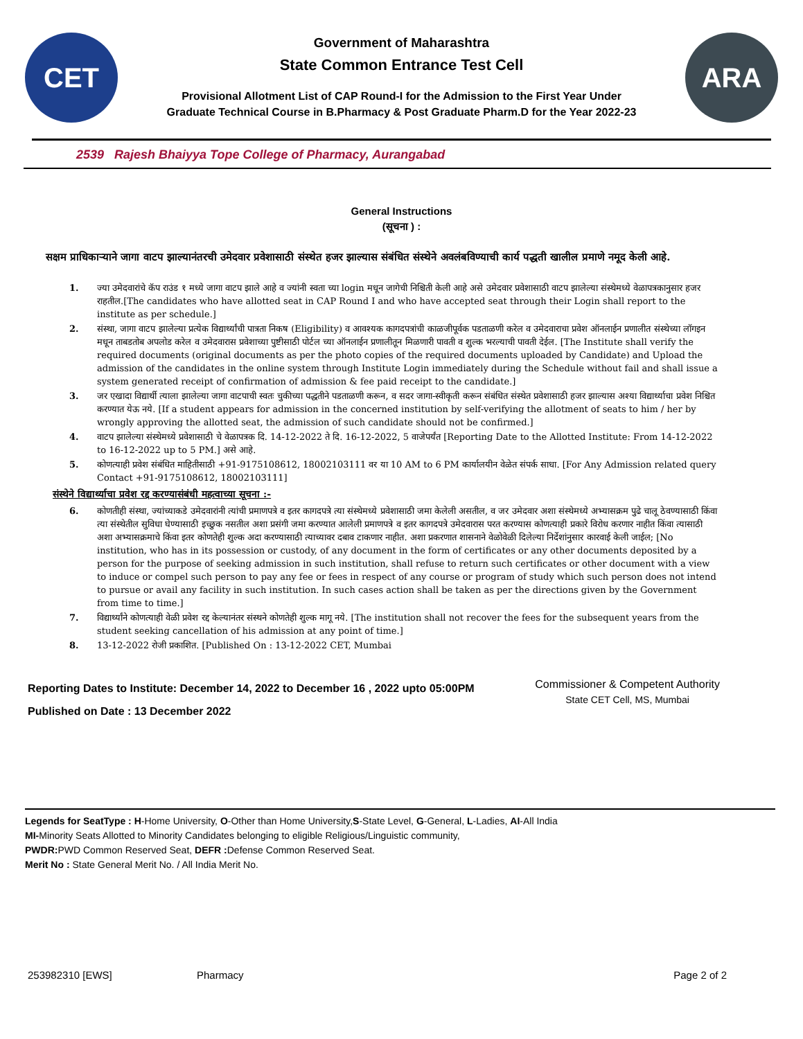CET
Government of Maharashtra
State Common Entrance Test Cell
Provisional Allotment List of CAP Round-I for the Admission to the First Year Under
Graduate Technical Course in B.Pharmacy & Post Graduate Pharm.D for the Year 2022-23
ARA
2539 Rajesh Bhaiyya Tope College of Pharmacy, Aurangabad
General Instructions
(सूचना ) :
सक्षम प्राधिकाऱ्याने जागा वाटप झाल्यानंतरची उमेदवार प्रवेशासाठी संस्थेत हजर झाल्यास संबंधित संस्थेने अवलंबविण्याची कार्य पद्धती खालील प्रमाणे नमूद केली आहे.
1. ज्या उमेदवारांचे कॅप राउंड १ मध्ये जागा वाटप झाले आहे व ज्यांनी स्वता च्या login मधून जागेची निश्चिती केली आहे असे उमेदवार प्रवेशासाठी वाटप झालेल्या संस्थेमध्ये वेळापत्रकानुसार हजर राहतील.[The candidates who have allotted seat in CAP Round I and who have accepted seat through their Login shall report to the institute as per schedule.]
2. संस्था, जागा वाटप झालेल्या प्रत्येक विद्यार्थ्यांची पात्रता निकष (Eligibility) व आवश्यक कागदपत्रांची काळजीपूर्वक पडताळणी करेल व उमेदवाराचा प्रवेश ऑनलाईन प्रणालीत संस्थेच्या लॉगइन मधून ताबडतोब अपलोड करेल व उमेदवारास प्रवेशाच्या पुष्टीसाठी पोर्टल च्या ऑनलाईन प्रणालीतून मिळणारी पावती व शुल्क भरल्याची पावती देईल. [The Institute shall verify the required documents (original documents as per the photo copies of the required documents uploaded by Candidate) and Upload the admission of the candidates in the online system through Institute Login immediately during the Schedule without fail and shall issue a system generated receipt of confirmation of admission & fee paid receipt to the candidate.]
3. जर एखादा विद्यार्थी त्याला झालेल्या जागा वाटपाची स्वतः चुकीच्या पद्धतीने पडताळणी करून, व सदर जागा-स्वीकृती करून संबंधित संस्थेत प्रवेशासाठी हजर झाल्यास अश्या विद्यार्थ्याचा प्रवेश निश्चित करण्यात येऊ नये. [If a student appears for admission in the concerned institution by self-verifying the allotment of seats to him / her by wrongly approving the allotted seat, the admission of such candidate should not be confirmed.]
4. वाटप झालेल्या संस्थेमध्ये प्रवेशासाठी चे वेळापत्रक दि. 14-12-2022 ते दि. 16-12-2022, 5 वाजेपर्यंत [Reporting Date to the Allotted Institute: From 14-12-2022 to 16-12-2022 up to 5 PM.] असे आहे.
5. कोणत्याही प्रवेश संबंधित माहितीसाठी +91-9175108612, 18002103111 वर या 10 AM to 6 PM कार्यालयीन वेळेत संपर्क साधा. [For Any Admission related query Contact +91-9175108612, 18002103111]
संस्थेने विद्यार्थ्याचा प्रवेश रद्द करण्यासंबंधी महत्वाच्या सूचना :-
6. कोणतीही संस्था, ज्यांच्याकडे उमेदवारांनी त्यांची प्रमाणपत्रे व इतर कागदपत्रे त्या संस्थेमध्ये प्रवेशासाठी जमा केलेली असतील, व जर उमेदवार अशा संस्थेमध्ये अभ्यासक्रम पुढे चालू ठेवण्यासाठी किंवा त्या संस्थेतील सुविधा घेण्यासाठी इच्छुक नसतील अशा प्रसंगी जमा करण्यात आलेली प्रमाणपत्रे व इतर कागदपत्रे उमेदवारास परत करण्यास कोणत्याही प्रकारे विरोध करणार नाहीत किंवा त्यासाठी अशा अभ्यासक्रमाचे किंवा इतर कोणतेही शुल्क अदा करण्यासाठी त्याच्यावर दबाव टाकणार नाहीत. अशा प्रकरणात शासनाने वेळोवेळी दिलेल्या निर्देशांनुसार कारवाई केली जाईल; [No institution, who has in its possession or custody, of any document in the form of certificates or any other documents deposited by a person for the purpose of seeking admission in such institution, shall refuse to return such certificates or other document with a view to induce or compel such person to pay any fee or fees in respect of any course or program of study which such person does not intend to pursue or avail any facility in such institution. In such cases action shall be taken as per the directions given by the Government from time to time.]
7. विद्यार्थ्यांने कोणत्याही वेळी प्रवेश रद्द केल्यानंतर संस्थने कोणतेही शुल्क मागू नये. [The institution shall not recover the fees for the subsequent years from the student seeking cancellation of his admission at any point of time.]
8. 13-12-2022 रोजी प्रकाशित. [Published On : 13-12-2022 CET, Mumbai
Reporting Dates to Institute: December 14, 2022 to December 16 , 2022 upto 05:00PM
Published on Date : 13 December 2022
Commissioner & Competent Authority
State CET Cell, MS, Mumbai
Legends for SeatType : H-Home University, O-Other than Home University,S-State Level, G-General, L-Ladies, AI-All India
MI-Minority Seats Allotted to Minority Candidates belonging to eligible Religious/Linguistic community,
PWDR: PWD Common Reserved Seat, DEFR : Defense Common Reserved Seat.
Merit No : State General Merit No. / All India Merit No.
253982310 [EWS] Pharmacy Page 2 of 2